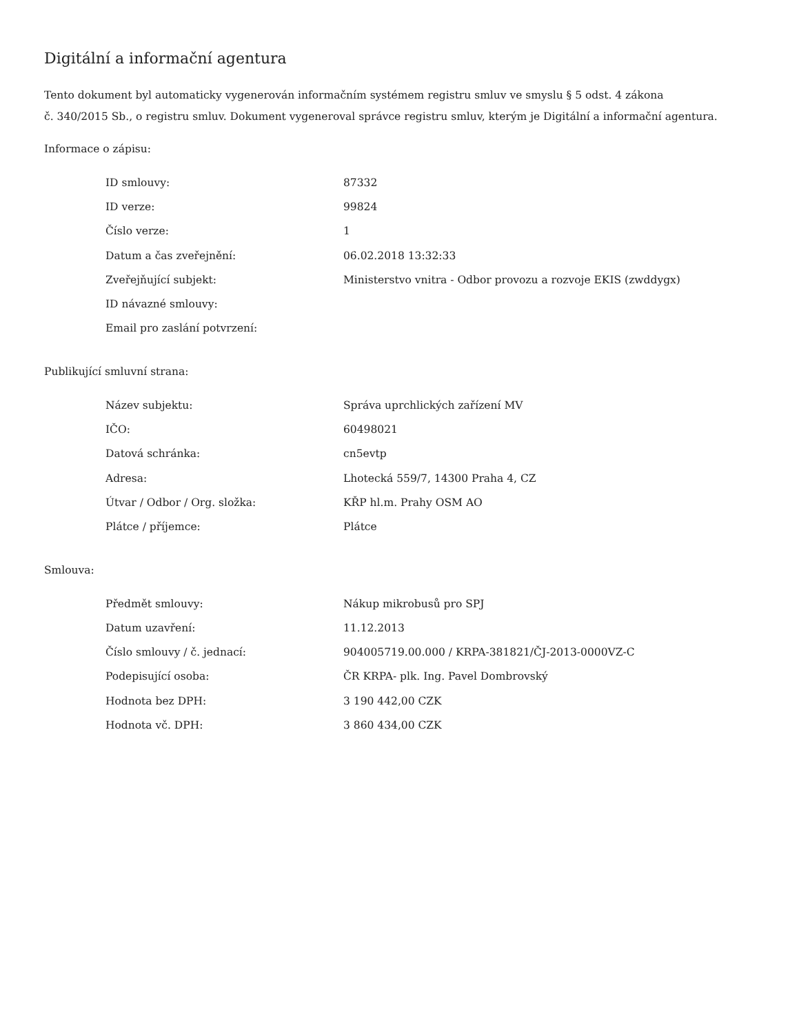Digitální a informační agentura
Tento dokument byl automaticky vygenerován informačním systémem registru smluv ve smyslu § 5 odst. 4 zákona
č. 340/2015 Sb., o registru smluv. Dokument vygeneroval správce registru smluv, kterým je Digitální a informační agentura.
Informace o zápisu:
| ID smlouvy: | 87332 |
| ID verze: | 99824 |
| Číslo verze: | 1 |
| Datum a čas zveřejnění: | 06.02.2018 13:32:33 |
| Zveřejňující subjekt: | Ministerstvo vnitra - Odbor provozu a rozvoje EKIS (zwddygx) |
| ID návazné smlouvy: | |
| Email pro zaslání potvrzení: | |
Publikující smluvní strana:
| Název subjektu: | Správa uprchlických zařízení MV |
| IČO: | 60498021 |
| Datová schránka: | cn5evtp |
| Adresa: | Lhotecká 559/7, 14300 Praha 4, CZ |
| Útvar / Odbor / Org. složka: | KŘP hl.m. Prahy OSM AO |
| Plátce / příjemce: | Plátce |
Smlouva:
| Předmět smlouvy: | Nákup mikrobusů pro SPJ |
| Datum uzavření: | 11.12.2013 |
| Číslo smlouvy / č. jednací: | 904005719.00.000 / KRPA-381821/ČJ-2013-0000VZ-C |
| Podepisující osoba: | ČR KRPA- plk. Ing. Pavel Dombrovský |
| Hodnota bez DPH: | 3 190 442,00 CZK |
| Hodnota vč. DPH: | 3 860 434,00 CZK |